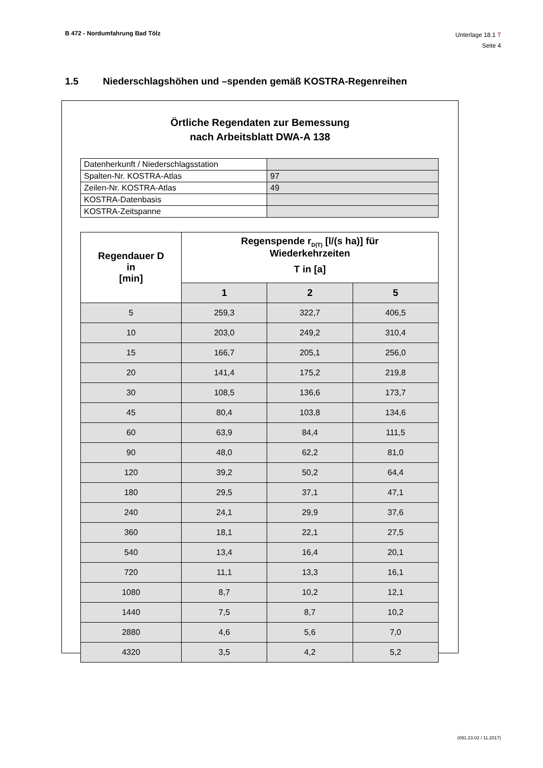B 472 - Nordumfahrung Bad Tölz
Unterlage 18.1 T
Seite 4
1.5 Niederschlagshöhen und –spenden gemäß KOSTRA-Regenreihen
Örtliche Regendaten zur Bemessung
nach Arbeitsblatt DWA-A 138
| Datenherkunft / Niederschlagsstation | |
| Spalten-Nr. KOSTRA-Atlas | 97 |
| Zeilen-Nr. KOSTRA-Atlas | 49 |
| KOSTRA-Datenbasis | |
| KOSTRA-Zeitspanne | |
| Regendauer D in [min] | Regenspende r<sub>D(T)</sub> [l/(s ha)] für Wiederkehrzeiten T in [a] | | |
| --- | --- | --- | --- |
| | 1 | 2 | 5 |
| 5 | 259,3 | 322,7 | 406,5 |
| 10 | 203,0 | 249,2 | 310,4 |
| 15 | 166,7 | 205,1 | 256,0 |
| 20 | 141,4 | 175,2 | 219,8 |
| 30 | 108,5 | 136,6 | 173,7 |
| 45 | 80,4 | 103,8 | 134,6 |
| 60 | 63,9 | 84,4 | 111,5 |
| 90 | 48,0 | 62,2 | 81,0 |
| 120 | 39,2 | 50,2 | 64,4 |
| 180 | 29,5 | 37,1 | 47,1 |
| 240 | 24,1 | 29,9 | 37,6 |
| 360 | 18,1 | 22,1 | 27,5 |
| 540 | 13,4 | 16,4 | 20,1 |
| 720 | 11,1 | 13,3 | 16,1 |
| 1080 | 8,7 | 10,2 | 12,1 |
| 1440 | 7,5 | 8,7 | 10,2 |
| 2880 | 4,6 | 5,6 | 7,0 |
| 4320 | 3,5 | 4,2 | 5,2 |
(091.23.02 / 11.2017)